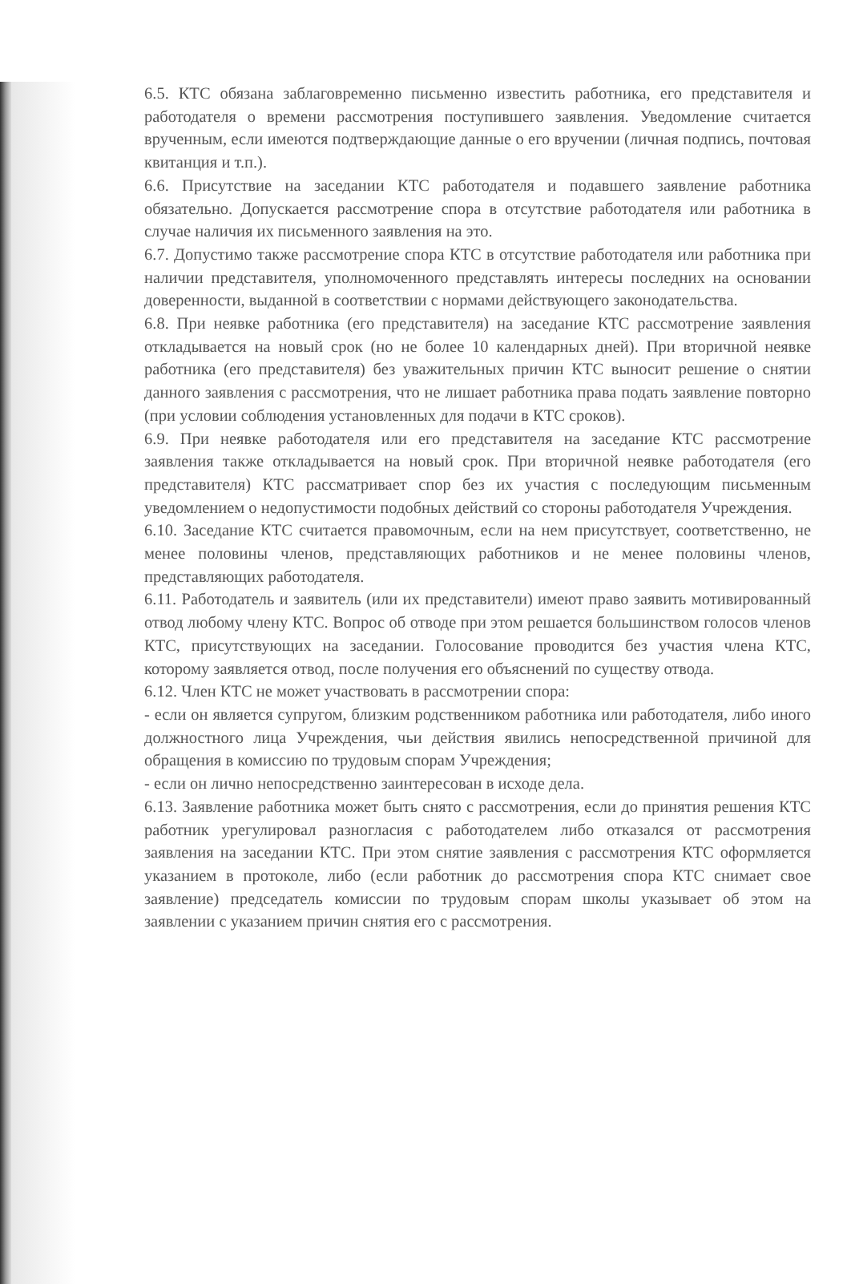6.5. КТС обязана заблаговременно письменно известить работника, его представителя и работодателя о времени рассмотрения поступившего заявления. Уведомление считается врученным, если имеются подтверждающие данные о его вручении (личная подпись, почтовая квитанция и т.п.).
6.6. Присутствие на заседании КТС работодателя и подавшего заявление работника обязательно. Допускается рассмотрение спора в отсутствие работодателя или работника в случае наличия их письменного заявления на это.
6.7. Допустимо также рассмотрение спора КТС в отсутствие работодателя или работника при наличии представителя, уполномоченного представлять интересы последних на основании доверенности, выданной в соответствии с нормами действующего законодательства.
6.8. При неявке работника (его представителя) на заседание КТС рассмотрение заявления откладывается на новый срок (но не более 10 календарных дней). При вторичной неявке работника (его представителя) без уважительных причин КТС выносит решение о снятии данного заявления с рассмотрения, что не лишает работника права подать заявление повторно (при условии соблюдения установленных для подачи в КТС сроков).
6.9. При неявке работодателя или его представителя на заседание КТС рассмотрение заявления также откладывается на новый срок. При вторичной неявке работодателя (его представителя) КТС рассматривает спор без их участия с последующим письменным уведомлением о недопустимости подобных действий со стороны работодателя Учреждения.
6.10. Заседание КТС считается правомочным, если на нем присутствует, соответственно, не менее половины членов, представляющих работников и не менее половины членов, представляющих работодателя.
6.11. Работодатель и заявитель (или их представители) имеют право заявить мотивированный отвод любому члену КТС. Вопрос об отводе при этом решается большинством голосов членов КТС, присутствующих на заседании. Голосование проводится без участия члена КТС, которому заявляется отвод, после получения его объяснений по существу отвода.
6.12. Член КТС не может участвовать в рассмотрении спора:
- если он является супругом, близким родственником работника или работодателя, либо иного должностного лица Учреждения, чьи действия явились непосредственной причиной для обращения в комиссию по трудовым спорам Учреждения;
- если он лично непосредственно заинтересован в исходе дела.
6.13. Заявление работника может быть снято с рассмотрения, если до принятия решения КТС работник урегулировал разногласия с работодателем либо отказался от рассмотрения заявления на заседании КТС. При этом снятие заявления с рассмотрения КТС оформляется указанием в протоколе, либо (если работник до рассмотрения спора КТС снимает свое заявление) председатель комиссии по трудовым спорам школы указывает об этом на заявлении с указанием причин снятия его с рассмотрения.